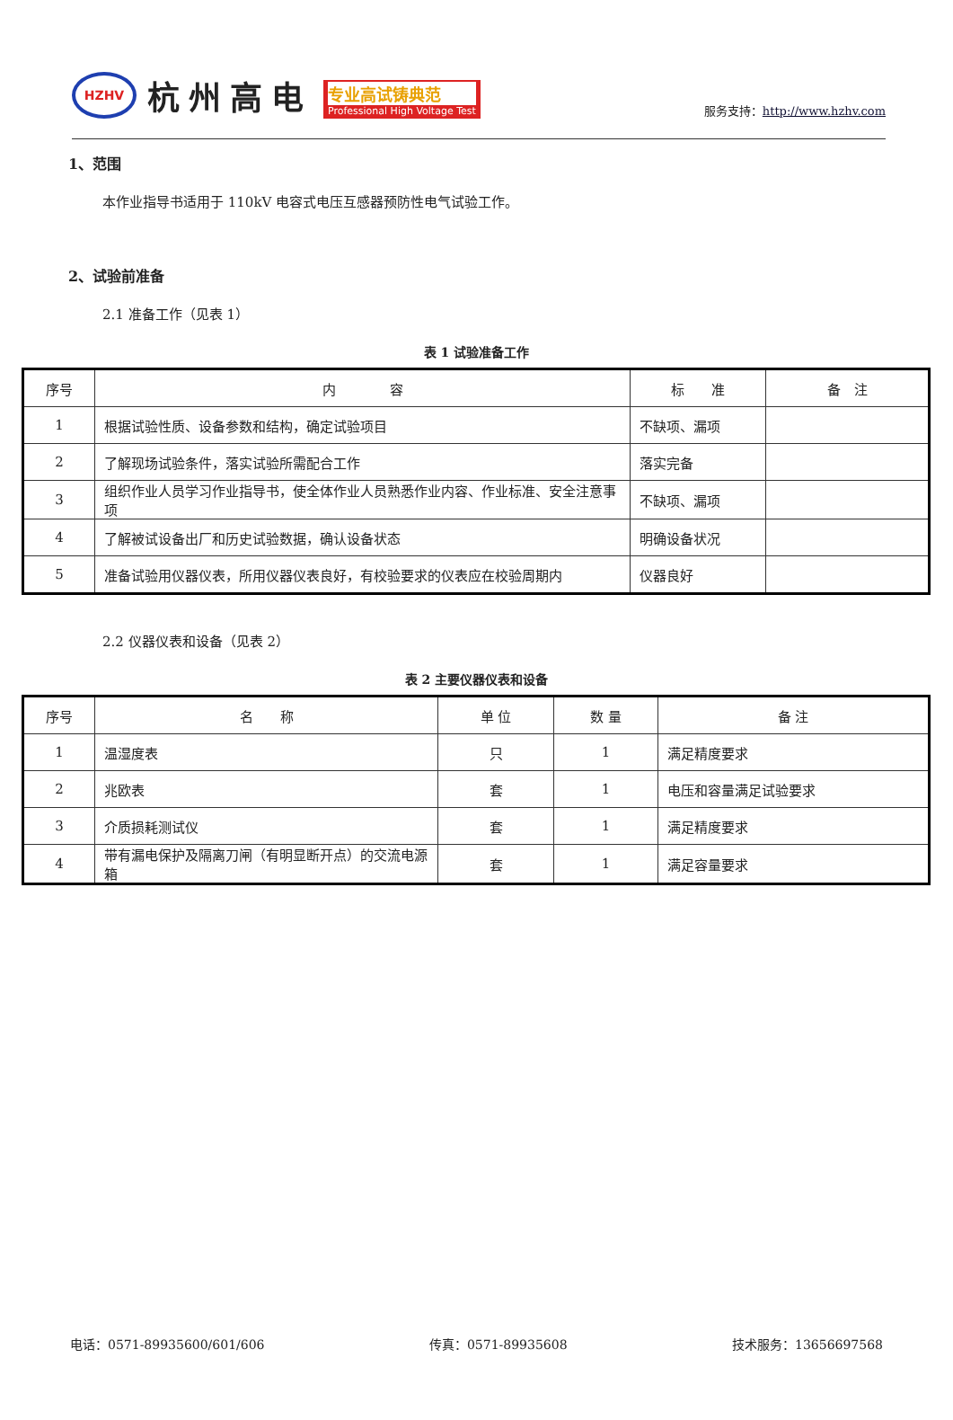HZHV
杭州高电
专业高试铸典范
Professional High Voltage Test
服务支持：http://www.hzhv.com
1、范围
本作业指导书适用于 110kV 电容式电压互感器预防性电气试验工作。
2、试验前准备
2.1 准备工作（见表 1）
表 1 试验准备工作
| 序号 | 内 容 | 标 准 | 备 注 |
| --- | --- | --- | --- |
| 1 | 根据试验性质、设备参数和结构，确定试验项目 | 不缺项、漏项 | |
| 2 | 了解现场试验条件，落实试验所需配合工作 | 落实完备 | |
| 3 | 组织作业人员学习作业指导书，使全体作业人员熟悉作业内容、作业标准、安全注意事项 | 不缺项、漏项 | |
| 4 | 了解被试设备出厂和历史试验数据，确认设备状态 | 明确设备状况 | |
| 5 | 准备试验用仪器仪表，所用仪器仪表良好，有校验要求的仪表应在校验周期内 | 仪器良好 | |
2.2 仪器仪表和设备（见表 2）
表 2 主要仪器仪表和设备
| 序号 | 名 称 | 单 位 | 数 量 | 备 注 |
| --- | --- | --- | --- | --- |
| 1 | 温湿度表 | 只 | 1 | 满足精度要求 |
| 2 | 兆欧表 | 套 | 1 | 电压和容量满足试验要求 |
| 3 | 介质损耗测试仪 | 套 | 1 | 满足精度要求 |
| 4 | 带有漏电保护及隔离刀闸（有明显断开点）的交流电源箱 | 套 | 1 | 满足容量要求 |
电话：0571-89935600/601/606 传真：0571-89935608 技术服务：13656697568